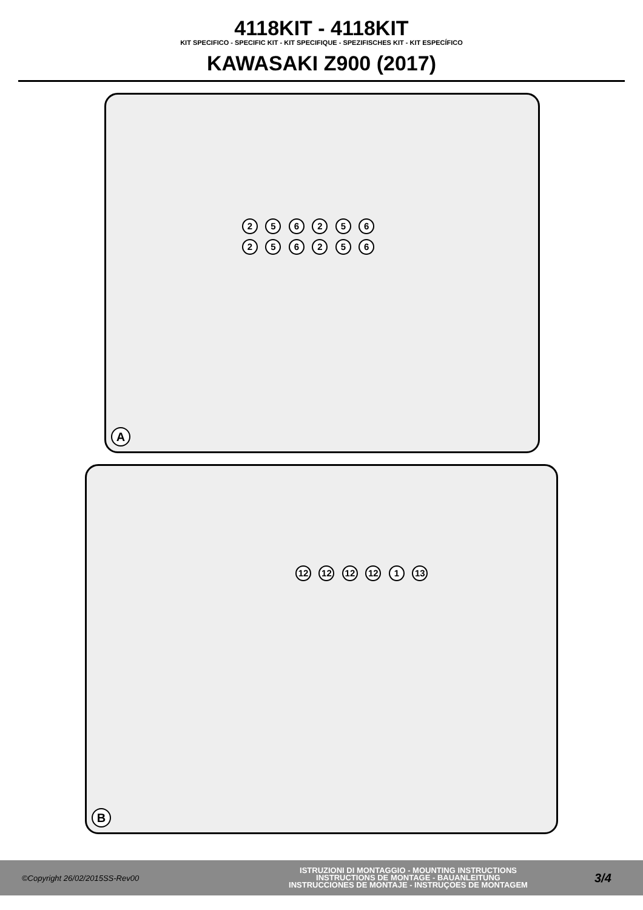4118KIT - 4118KIT
KIT SPECIFICO - SPECIFIC KIT - KIT SPECIFIQUE - SPEZIFISCHES KIT - KIT ESPECÍFICO
KAWASAKI Z900 (2017)
2 5 6 2 5 6 2 5 6 2 5 6
A
12 12 12 12 1 13
B
©Copyright 26/02/2015SS-Rev00
ISTRUZIONI DI MONTAGGIO - MOUNTING INSTRUCTIONS
INSTRUCTIONS DE MONTAGE - BAUANLEITUNG
INSTRUCCIONES DE MONTAJE - INSTRUÇOES DE MONTAGEM
3/4